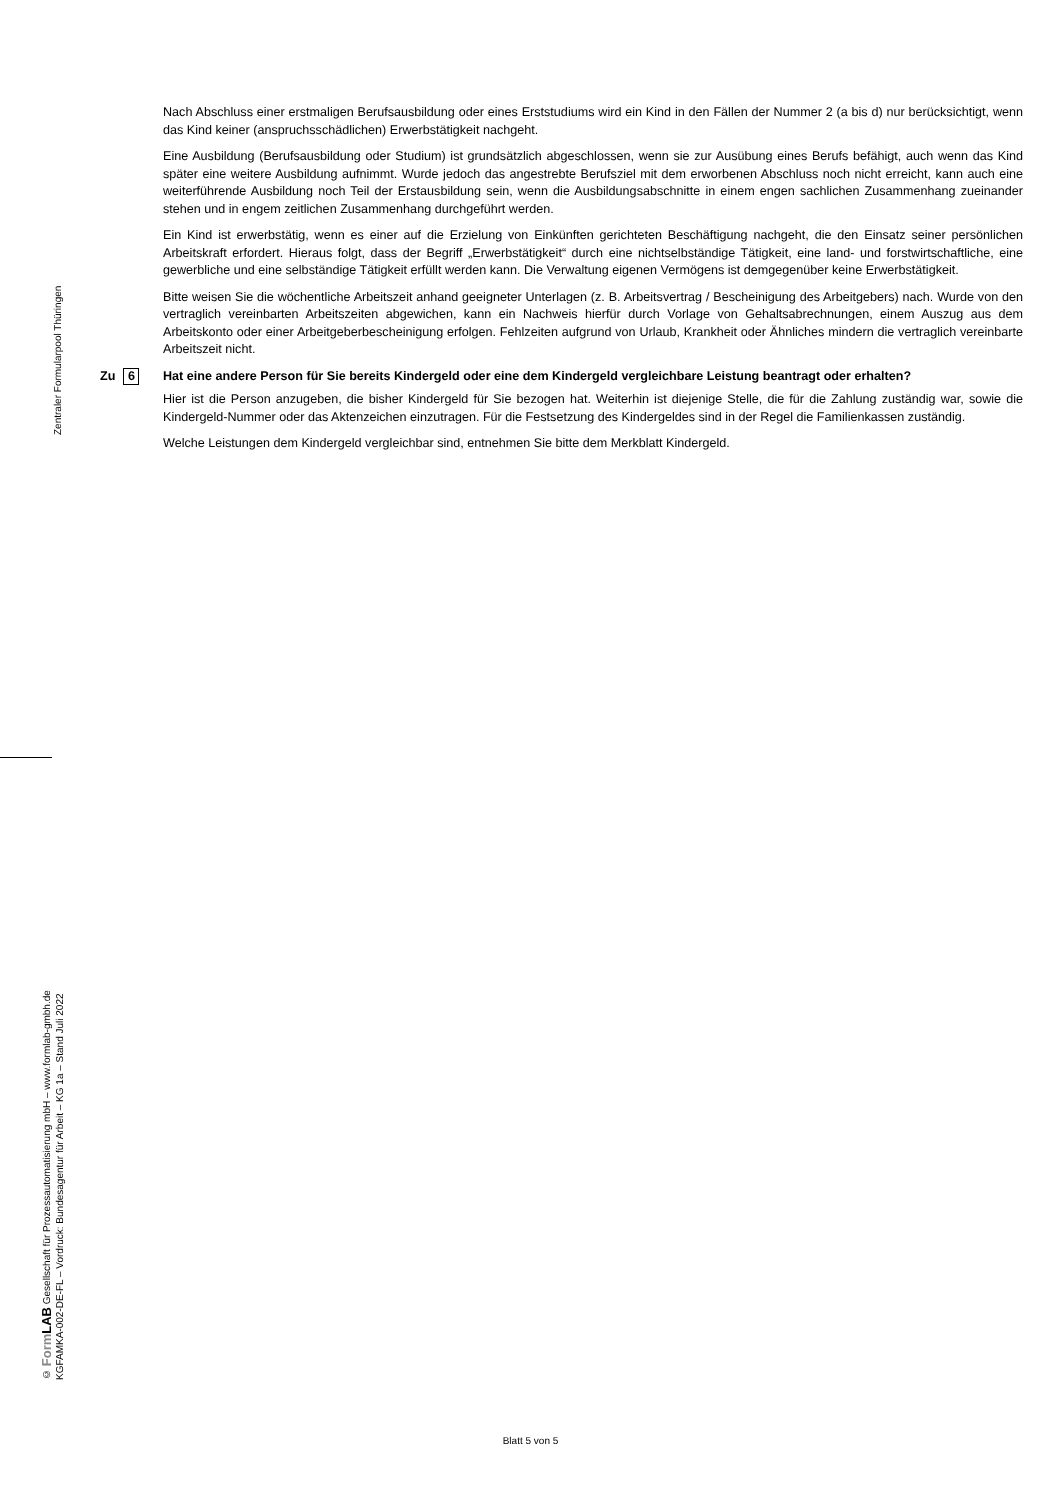Zentraler Formularpool Thüringen
© Form LAB Gesellschaft für Prozessautomatisierung mbH – www.formlab-gmbh.de
KGFAMKA-002-DE-FL – Vordruck: Bundesagentur für Arbeit – KG 1a – Stand Juli 2022
Nach Abschluss einer erstmaligen Berufsausbildung oder eines Erststudiums wird ein Kind in den Fällen der Nummer 2 (a bis d) nur berücksichtigt, wenn das Kind keiner (anspruchsschädlichen) Erwerbstätigkeit nachgeht.
Eine Ausbildung (Berufsausbildung oder Studium) ist grundsätzlich abgeschlossen, wenn sie zur Ausübung eines Berufs befähigt, auch wenn das Kind später eine weitere Ausbildung aufnimmt. Wurde jedoch das angestrebte Berufsziel mit dem erworbenen Abschluss noch nicht erreicht, kann auch eine weiterführende Ausbildung noch Teil der Erstausbildung sein, wenn die Ausbildungsabschnitte in einem engen sachlichen Zusammenhang zueinander stehen und in engem zeitlichen Zusammenhang durchgeführt werden.
Ein Kind ist erwerbstätig, wenn es einer auf die Erzielung von Einkünften gerichteten Beschäftigung nachgeht, die den Einsatz seiner persönlichen Arbeitskraft erfordert. Hieraus folgt, dass der Begriff „Erwerbstätigkeit“ durch eine nichtselbständige Tätigkeit, eine land- und forstwirtschaftliche, eine gewerbliche und eine selbständige Tätigkeit erfüllt werden kann. Die Verwaltung eigenen Vermögens ist demgegenüber keine Erwerbstätigkeit.
Bitte weisen Sie die wöchentliche Arbeitszeit anhand geeigneter Unterlagen (z. B. Arbeitsvertrag / Bescheinigung des Arbeitgebers) nach. Wurde von den vertraglich vereinbarten Arbeitszeiten abgewichen, kann ein Nachweis hierfür durch Vorlage von Gehaltsabrechnungen, einem Auszug aus dem Arbeitskonto oder einer Arbeitgeberbescheinigung erfolgen. Fehlzeiten aufgrund von Urlaub, Krankheit oder Ähnliches mindern die vertraglich vereinbarte Arbeitszeit nicht.
Zu 6
Hat eine andere Person für Sie bereits Kindergeld oder eine dem Kindergeld vergleichbare Leistung beantragt oder erhalten?
Hier ist die Person anzugeben, die bisher Kindergeld für Sie bezogen hat. Weiterhin ist diejenige Stelle, die für die Zahlung zuständig war, sowie die Kindergeld-Nummer oder das Aktenzeichen einzutragen. Für die Festsetzung des Kindergeldes sind in der Regel die Familienkassen zuständig.
Welche Leistungen dem Kindergeld vergleichbar sind, entnehmen Sie bitte dem Merkblatt Kindergeld.
Blatt 5 von 5